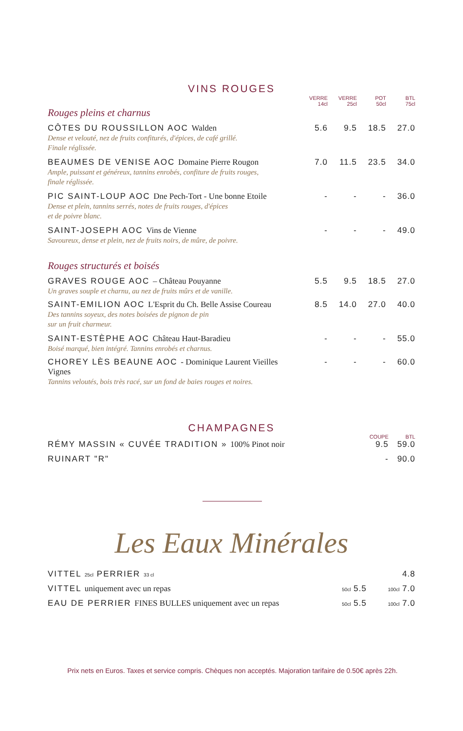VINS ROUGES
| | VERRE 14cl | VERRE 25cl | POT 50cl | BTL 75cl |
| --- | --- | --- | --- | --- |
| Rouges pleins et charnus | | | | |
| CÔTES DU ROUSSILLON AOC Walden Dense et velouté, nez de fruits confiturés, d'épices, de café grillé. Finale réglissée. | 5.6 | 9.5 | 18.5 | 27.0 |
| BEAUMES DE VENISE AOC Domaine Pierre Rougon Ample, puissant et généreux, tannins enrobés, confiture de fruits rouges, finale réglissée. | 7.0 | 11.5 | 23.5 | 34.0 |
| PIC SAINT-LOUP AOC Dne Pech-Tort - Une bonne Etoile Dense et plein, tannins serrés, notes de fruits rouges, d'épices et de poivre blanc. | - | - | - | 36.0 |
| SAINT-JOSEPH AOC Vins de Vienne Savoureux, dense et plein, nez de fruits noirs, de mûre, de poivre. | - | - | - | 49.0 |
| Rouges structurés et boisés | | | | |
| GRAVES ROUGE AOC – Château Pouyanne Un graves souple et charnu, au nez de fruits mûrs et de vanille. | 5.5 | 9.5 | 18.5 | 27.0 |
| SAINT-EMILION AOC L'Esprit du Ch. Belle Assise Coureau Des tannins soyeux, des notes boisées de pignon de pin sur un fruit charmeur. | 8.5 | 14.0 | 27.0 | 40.0 |
| SAINT-ESTÈPHE AOC Château Haut-Baradieu Boisé marqué, bien intégré. Tannins enrobés et charnus. | - | - | - | 55.0 |
| CHOREY LÈS BEAUNE AOC - Dominique Laurent Vieilles Vignes Tannins veloutés, bois très racé, sur un fond de baies rouges et noires. | - | - | - | 60.0 |
CHAMPAGNES
| | COUPE | BTL |
| --- | --- | --- |
| RÉMY MASSIN « CUVÉE TRADITION » 100% Pinot noir | 9.5 | 59.0 |
| RUINART "R" | - | 90.0 |
Les Eaux Minérales
| VITTEL 25cl PERRIER 33 cl | | 4.8 |
| VITTEL uniquement avec un repas | 50cl 5.5 | 100cl 7.0 |
| EAU DE PERRIER FINES BULLES uniquement avec un repas | 50cl 5.5 | 100cl 7.0 |
Prix nets en Euros. Taxes et service compris. Chèques non acceptés. Majoration tarifaire de 0.50€ après 22h.